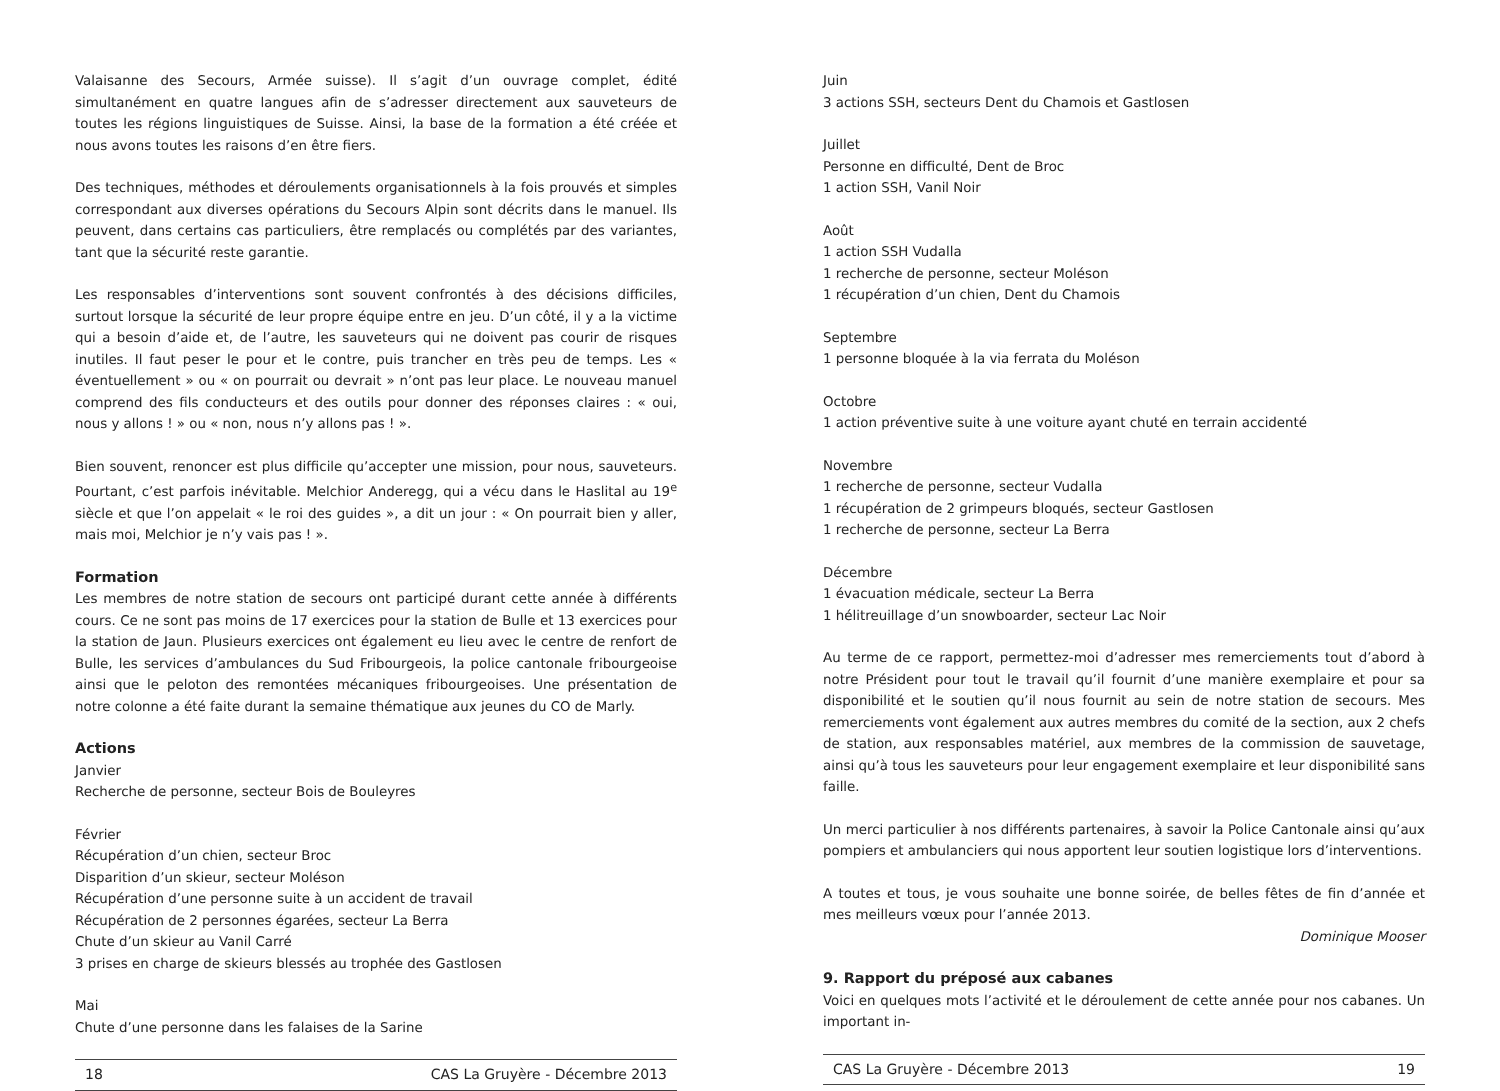Valaisanne des Secours, Armée suisse). Il s’agit d’un ouvrage complet, édité simultanément en quatre langues afin de s’adresser directement aux sauveteurs de toutes les régions linguistiques de Suisse. Ainsi, la base de la formation a été créée et nous avons toutes les raisons d’en être fiers.
Des techniques, méthodes et déroulements organisationnels à la fois prouvés et simples correspondant aux diverses opérations du Secours Alpin sont décrits dans le manuel. Ils peuvent, dans certains cas particuliers, être remplacés ou complétés par des variantes, tant que la sécurité reste garantie.
Les responsables d’interventions sont souvent confrontés à des décisions difficiles, surtout lorsque la sécurité de leur propre équipe entre en jeu. D’un côté, il y a la victime qui a besoin d’aide et, de l’autre, les sauveteurs qui ne doivent pas courir de risques inutiles. Il faut peser le pour et le contre, puis trancher en très peu de temps. Les « éventuellement » ou « on pourrait ou devrait » n’ont pas leur place. Le nouveau manuel comprend des fils conducteurs et des outils pour donner des réponses claires : « oui, nous y allons ! » ou « non, nous n’y allons pas ! ».
Bien souvent, renoncer est plus difficile qu’accepter une mission, pour nous, sauveteurs. Pourtant, c’est parfois inévitable. Melchior Anderegg, qui a vécu dans le Haslital au 19<sup>e</sup> siècle et que l’on appelait « le roi des guides », a dit un jour : « On pourrait bien y aller, mais moi, Melchior je n’y vais pas ! ».
Formation
Les membres de notre station de secours ont participé durant cette année à différents cours. Ce ne sont pas moins de 17 exercices pour la station de Bulle et 13 exercices pour la station de Jaun. Plusieurs exercices ont également eu lieu avec le centre de renfort de Bulle, les services d’ambulances du Sud Fribourgeois, la police cantonale fribourgeoise ainsi que le peloton des remontées mécaniques fribourgeoises. Une présentation de notre colonne a été faite durant la semaine thématique aux jeunes du CO de Marly.
Actions
Janvier
Recherche de personne, secteur Bois de Bouleyres
Février
Récupération d’un chien, secteur Broc
Disparition d’un skieur, secteur Moléson
Récupération d’une personne suite à un accident de travail
Récupération de 2 personnes égarées, secteur La Berra
Chute d’un skieur au Vanil Carré
3 prises en charge de skieurs blessés au trophée des Gastlosen
Mai
Chute d’une personne dans les falaises de la Sarine
18 CAS La Gruyère - Décembre 2013
Juin
3 actions SSH, secteurs Dent du Chamois et Gastlosen
Juillet
Personne en difficulté, Dent de Broc
1 action SSH, Vanil Noir
Août
1 action SSH Vudalla
1 recherche de personne, secteur Moléson
1 récupération d’un chien, Dent du Chamois
Septembre
1 personne bloquée à la via ferrata du Moléson
Octobre
1 action préventive suite à une voiture ayant chuté en terrain accidenté
Novembre
1 recherche de personne, secteur Vudalla
1 récupération de 2 grimpeurs bloqués, secteur Gastlosen
1 recherche de personne, secteur La Berra
Décembre
1 évacuation médicale, secteur La Berra
1 hélitreuillage d’un snowboarder, secteur Lac Noir
Au terme de ce rapport, permettez-moi d’adresser mes remerciements tout d’abord à notre Président pour tout le travail qu’il fournit d’une manière exemplaire et pour sa disponibilité et le soutien qu’il nous fournit au sein de notre station de secours. Mes remerciements vont également aux autres membres du comité de la section, aux 2 chefs de station, aux responsables matériel, aux membres de la commission de sauvetage, ainsi qu’à tous les sauveteurs pour leur engagement exemplaire et leur disponibilité sans faille.
Un merci particulier à nos différents partenaires, à savoir la Police Cantonale ainsi qu’aux pompiers et ambulanciers qui nous apportent leur soutien logistique lors d’interventions.
A toutes et tous, je vous souhaite une bonne soirée, de belles fêtes de fin d’année et mes meilleurs vœux pour l’année 2013.
Dominique Mooser
9. Rapport du préposé aux cabanes
Voici en quelques mots l’activité et le déroulement de cette année pour nos cabanes. Un important in-
CAS La Gruyère - Décembre 2013 19